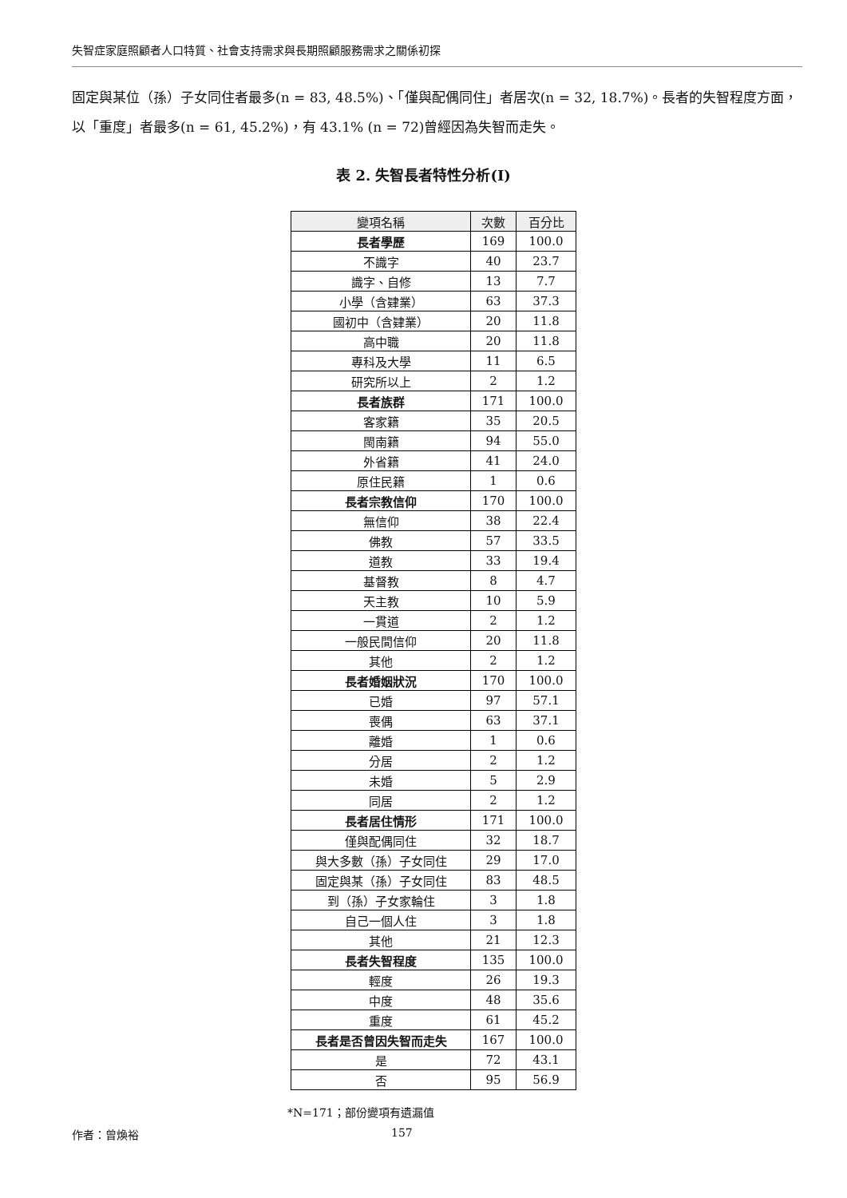失智症家庭照顧者人口特質、社會支持需求與長期照顧服務需求之關係初探
固定與某位（孫）子女同住者最多(n = 83, 48.5%)、「僅與配偶同住」者居次(n = 32, 18.7%)。長者的失智程度方面，以「重度」者最多(n = 61, 45.2%)，有 43.1% (n = 72)曾經因為失智而走失。
表 2. 失智長者特性分析(I)
| 變項名稱 | 次數 | 百分比 |
| --- | --- | --- |
| 長者學歷 | 169 | 100.0 |
| 不識字 | 40 | 23.7 |
| 識字、自修 | 13 | 7.7 |
| 小學（含肄業） | 63 | 37.3 |
| 國初中（含肄業） | 20 | 11.8 |
| 高中職 | 20 | 11.8 |
| 專科及大學 | 11 | 6.5 |
| 研究所以上 | 2 | 1.2 |
| 長者族群 | 171 | 100.0 |
| 客家籍 | 35 | 20.5 |
| 閩南籍 | 94 | 55.0 |
| 外省籍 | 41 | 24.0 |
| 原住民籍 | 1 | 0.6 |
| 長者宗教信仰 | 170 | 100.0 |
| 無信仰 | 38 | 22.4 |
| 佛教 | 57 | 33.5 |
| 道教 | 33 | 19.4 |
| 基督教 | 8 | 4.7 |
| 天主教 | 10 | 5.9 |
| 一貫道 | 2 | 1.2 |
| 一般民間信仰 | 20 | 11.8 |
| 其他 | 2 | 1.2 |
| 長者婚姻狀況 | 170 | 100.0 |
| 已婚 | 97 | 57.1 |
| 喪偶 | 63 | 37.1 |
| 離婚 | 1 | 0.6 |
| 分居 | 2 | 1.2 |
| 未婚 | 5 | 2.9 |
| 同居 | 2 | 1.2 |
| 長者居住情形 | 171 | 100.0 |
| 僅與配偶同住 | 32 | 18.7 |
| 與大多數（孫）子女同住 | 29 | 17.0 |
| 固定與某（孫）子女同住 | 83 | 48.5 |
| 到（孫）子女家輪住 | 3 | 1.8 |
| 自己一個人住 | 3 | 1.8 |
| 其他 | 21 | 12.3 |
| 長者失智程度 | 135 | 100.0 |
| 輕度 | 26 | 19.3 |
| 中度 | 48 | 35.6 |
| 重度 | 61 | 45.2 |
| 長者是否曾因失智而走失 | 167 | 100.0 |
| 是 | 72 | 43.1 |
| 否 | 95 | 56.9 |
*N=171；部份變項有遺漏值
作者：曾煥裕 157